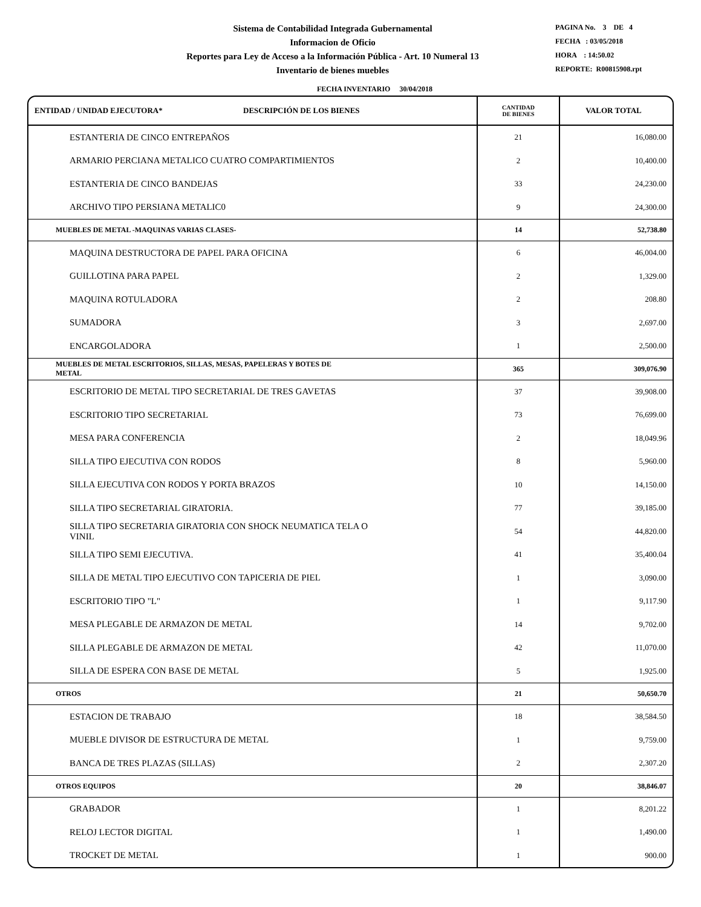Sistema de Contabilidad Integrada Gubernamental
Informacion de Oficio
Reportes para Ley de Acceso a la Información Pública - Art. 10 Numeral 13
Inventario de bienes muebles
PAGINA No. 3 DE 4
FECHA : 03/05/2018
HORA : 14:50.02
REPORTE: R00815908.rpt
FECHA INVENTARIO 30/04/2018
| ENTIDAD / UNIDAD EJECUTORA* DESCRIPCIÓN DE LOS BIENES | CANTIDAD DE BIENES | VALOR TOTAL |
| --- | --- | --- |
| ESTANTERIA DE CINCO ENTREPAÑOS | 21 | 16,080.00 |
| ARMARIO PERCIANA METALICO CUATRO COMPARTIMIENTOS | 2 | 10,400.00 |
| ESTANTERIA DE CINCO BANDEJAS | 33 | 24,230.00 |
| ARCHIVO TIPO PERSIANA METALIC0 | 9 | 24,300.00 |
| MUEBLES DE METAL -MAQUINAS VARIAS CLASES- | 14 | 52,738.80 |
| MAQUINA DESTRUCTORA DE PAPEL PARA OFICINA | 6 | 46,004.00 |
| GUILLOTINA PARA PAPEL | 2 | 1,329.00 |
| MAQUINA ROTULADORA | 2 | 208.80 |
| SUMADORA | 3 | 2,697.00 |
| ENCARGOLADORA | 1 | 2,500.00 |
| MUEBLES DE METAL ESCRITORIOS, SILLAS, MESAS, PAPELERAS Y BOTES DE METAL | 365 | 309,076.90 |
| ESCRITORIO DE METAL TIPO SECRETARIAL DE TRES GAVETAS | 37 | 39,908.00 |
| ESCRITORIO TIPO SECRETARIAL | 73 | 76,699.00 |
| MESA PARA CONFERENCIA | 2 | 18,049.96 |
| SILLA TIPO EJECUTIVA CON RODOS | 8 | 5,960.00 |
| SILLA EJECUTIVA CON RODOS Y PORTA BRAZOS | 10 | 14,150.00 |
| SILLA TIPO SECRETARIAL GIRATORIA. | 77 | 39,185.00 |
| SILLA TIPO SECRETARIA GIRATORIA CON SHOCK NEUMATICA TELA O VINIL | 54 | 44,820.00 |
| SILLA TIPO SEMI EJECUTIVA. | 41 | 35,400.04 |
| SILLA DE METAL TIPO EJECUTIVO CON TAPICERIA DE PIEL | 1 | 3,090.00 |
| ESCRITORIO TIPO "L" | 1 | 9,117.90 |
| MESA PLEGABLE DE ARMAZON DE METAL | 14 | 9,702.00 |
| SILLA PLEGABLE DE ARMAZON DE METAL | 42 | 11,070.00 |
| SILLA DE ESPERA CON BASE DE METAL | 5 | 1,925.00 |
| OTROS | 21 | 50,650.70 |
| ESTACION DE TRABAJO | 18 | 38,584.50 |
| MUEBLE DIVISOR DE ESTRUCTURA DE METAL | 1 | 9,759.00 |
| BANCA DE TRES PLAZAS (SILLAS) | 2 | 2,307.20 |
| OTROS EQUIPOS | 20 | 38,846.07 |
| GRABADOR | 1 | 8,201.22 |
| RELOJ LECTOR DIGITAL | 1 | 1,490.00 |
| TROCKET DE METAL | 1 | 900.00 |